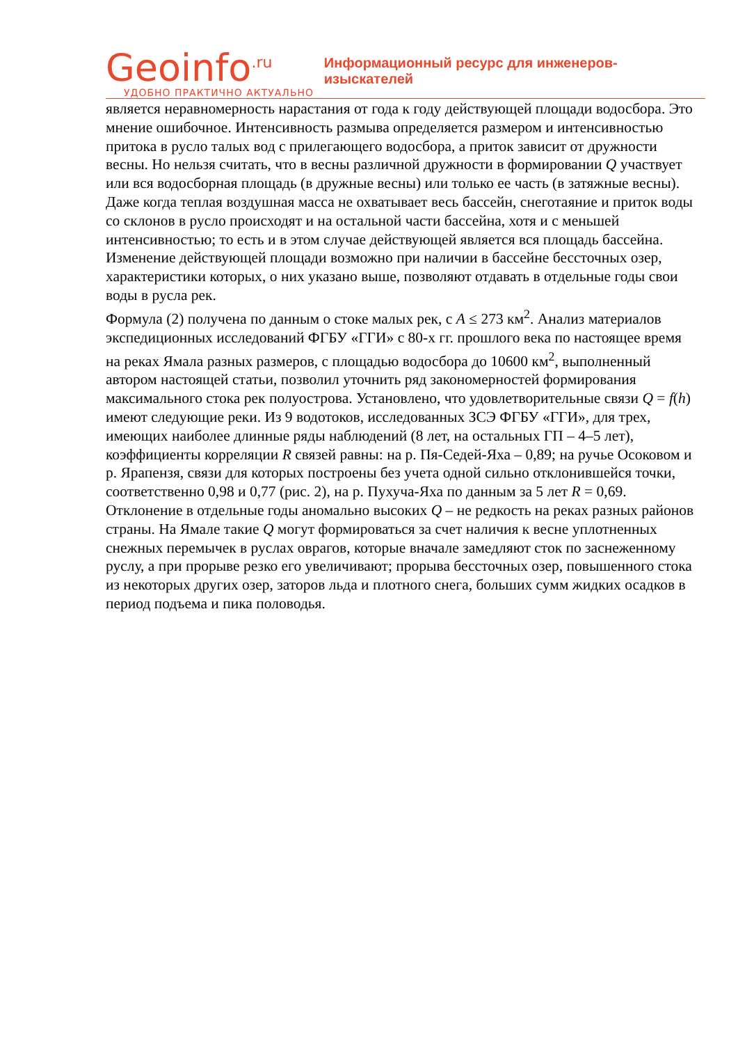Geoinfo<sup>.ru</sup>
УДОБНО ПРАКТИЧНО АКТУАЛЬНО
Информационный ресурс для инженеров-изыскателей
является неравномерность нарастания от года к году действующей площади водосбора. Это мнение ошибочное. Интенсивность размыва определяется размером и интенсивностью притока в русло талых вод с прилегающего водосбора, а приток зависит от дружности весны. Но нельзя считать, что в весны различной дружности в формировании Q участвует или вся водосборная площадь (в дружные весны) или только ее часть (в затяжные весны). Даже когда теплая воздушная масса не охватывает весь бассейн, снеготаяние и приток воды со склонов в русло происходят и на остальной части бассейна, хотя и с меньшей интенсивностью; то есть и в этом случае действующей является вся площадь бассейна. Изменение действующей площади возможно при наличии в бассейне бессточных озер, характеристики которых, о них указано выше, позволяют отдавать в отдельные годы свои воды в русла рек.
Формула (2) получена по данным о стоке малых рек, с A ≤ 273 км<sup>2</sup>. Анализ материалов экспедиционных исследований ФГБУ «ГГИ» с 80-х гг. прошлого века по настоящее время на реках Ямала разных размеров, с площадью водосбора до 10600 км<sup>2</sup>, выполненный автором настоящей статьи, позволил уточнить ряд закономерностей формирования максимального стока рек полуострова. Установлено, что удовлетворительные связи Q = f(h) имеют следующие реки. Из 9 водотоков, исследованных ЗСЭ ФГБУ «ГГИ», для трех, имеющих наиболее длинные ряды наблюдений (8 лет, на остальных ГП – 4–5 лет), коэффициенты корреляции R связей равны: на р. Пя-Седей-Яха – 0,89; на ручье Осоковом и р. Ярапензя, связи для которых построены без учета одной сильно отклонившейся точки, соответственно 0,98 и 0,77 (рис. 2), на р. Пухуча-Яха по данным за 5 лет R = 0,69. Отклонение в отдельные годы аномально высоких Q – не редкость на реках разных районов страны. На Ямале такие Q могут формироваться за счет наличия к весне уплотненных снежных перемычек в руслах оврагов, которые вначале замедляют сток по заснеженному руслу, а при прорыве резко его увеличивают; прорыва бессточных озер, повышенного стока из некоторых других озер, заторов льда и плотного снега, больших сумм жидких осадков в период подъема и пика половодья.